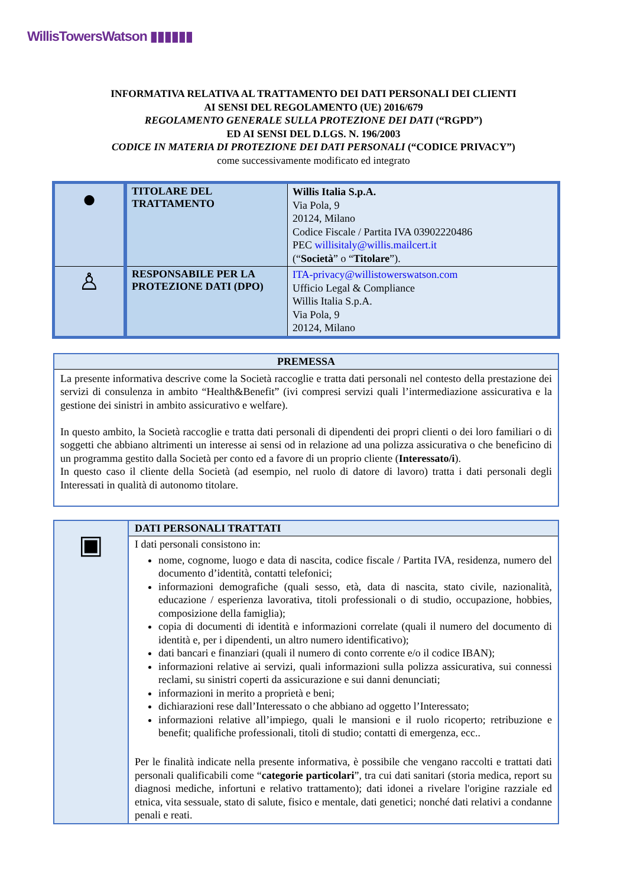WillisTowersWatson ▮▮▮▮▮▮
INFORMATIVA RELATIVA AL TRATTAMENTO DEI DATI PERSONALI DEI CLIENTI
AI SENSI DEL REGOLAMENTO (UE) 2016/679
REGOLAMENTO GENERALE SULLA PROTEZIONE DEI DATI (“RGPD”)
ED AI SENSI DEL D.LGS. N. 196/2003
CODICE IN MATERIA DI PROTEZIONE DEI DATI PERSONALI (“CODICE PRIVACY”)
come successivamente modificato ed integrato
| ● | TITOLARE DEL TRATTAMENTO | Willis Italia S.p.A. Via Pola, 9 20124, Milano Codice Fiscale / Partita IVA 03902220486 PEC willisitaly@willis.mailcert.it (“ Società ” o “ Titolare ”). |
| ♙ | RESPONSABILE PER LA PROTEZIONE DATI (DPO) | ITA-privacy@willistowerswatson.com Ufficio Legal & Compliance Willis Italia S.p.A. Via Pola, 9 20124, Milano |
| PREMESSA |
| --- |
| La presente informativa descrive come la Società raccoglie e tratta dati personali nel contesto della prestazione dei servizi di consulenza in ambito “Health&Benefit” (ivi compresi servizi quali l’intermediazione assicurativa e la gestione dei sinistri in ambito assicurativo e welfare). In questo ambito, la Società raccoglie e tratta dati personali di dipendenti dei propri clienti o dei loro familiari o di soggetti che abbiano altrimenti un interesse ai sensi od in relazione ad una polizza assicurativa o che beneficino di un programma gestito dalla Società per conto ed a favore di un proprio cliente ( Interessato/i ). In questo caso il cliente della Società (ad esempio, nel ruolo di datore di lavoro) tratta i dati personali degli Interessati in qualità di autonomo titolare. |
| ▣ | DATI PERSONALI TRATTATI |
| | I dati personali consistono in: nome, cognome, luogo e data di nascita, codice fiscale / Partita IVA, residenza, numero del documento d’identità, contatti telefonici; informazioni demografiche (quali sesso, età, data di nascita, stato civile, nazionalità, educazione / esperienza lavorativa, titoli professionali o di studio, occupazione, hobbies, composizione della famiglia); copia di documenti di identità e informazioni correlate (quali il numero del documento di identità e, per i dipendenti, un altro numero identificativo); dati bancari e finanziari (quali il numero di conto corrente e/o il codice IBAN); informazioni relative ai servizi, quali informazioni sulla polizza assicurativa, sui connessi reclami, su sinistri coperti da assicurazione e sui danni denunciati; informazioni in merito a proprietà e beni; dichiarazioni rese dall’Interessato o che abbiano ad oggetto l’Interessato; informazioni relative all’impiego, quali le mansioni e il ruolo ricoperto; retribuzione e benefit; qualifiche professionali, titoli di studio; contatti di emergenza, ecc.. Per le finalità indicate nella presente informativa, è possibile che vengano raccolti e trattati dati personali qualificabili come “ categorie particolari ”, tra cui dati sanitari (storia medica, report su diagnosi mediche, infortuni e relativo trattamento); dati idonei a rivelare l'origine razziale ed etnica, vita sessuale, stato di salute, fisico e mentale, dati genetici; nonché dati relativi a condanne penali e reati. |